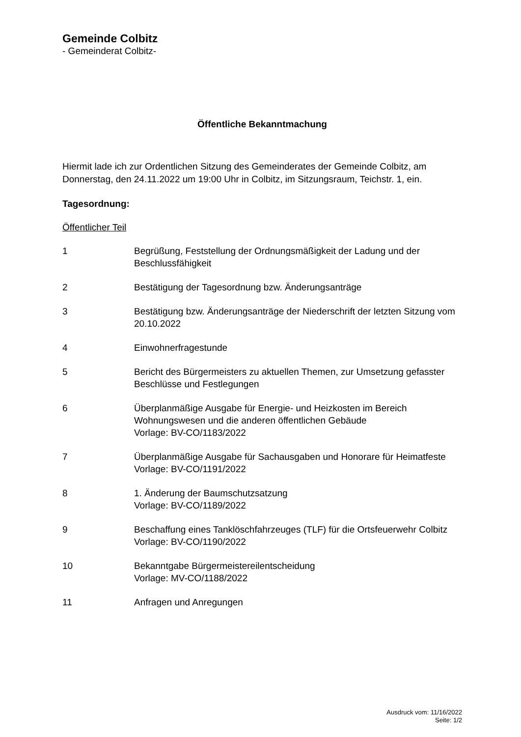Gemeinde Colbitz
- Gemeinderat Colbitz-
Öffentliche Bekanntmachung
Hiermit lade ich zur Ordentlichen Sitzung des Gemeinderates der Gemeinde Colbitz, am Donnerstag, den 24.11.2022 um 19:00 Uhr in Colbitz, im Sitzungsraum, Teichstr. 1, ein.
Tagesordnung:
Öffentlicher Teil
| 1 | Begrüßung, Feststellung der Ordnungsmäßigkeit der Ladung und der Beschlussfähigkeit |
| 2 | Bestätigung der Tagesordnung bzw. Änderungsanträge |
| 3 | Bestätigung bzw. Änderungsanträge der Niederschrift der letzten Sitzung vom 20.10.2022 |
| 4 | Einwohnerfragestunde |
| 5 | Bericht des Bürgermeisters zu aktuellen Themen, zur Umsetzung gefasster Beschlüsse und Festlegungen |
| 6 | Überplanmäßige Ausgabe für Energie- und Heizkosten im Bereich Wohnungswesen und die anderen öffentlichen Gebäude Vorlage: BV-CO/1183/2022 |
| 7 | Überplanmäßige Ausgabe für Sachausgaben und Honorare für Heimatfeste Vorlage: BV-CO/1191/2022 |
| 8 | 1. Änderung der Baumschutzsatzung Vorlage: BV-CO/1189/2022 |
| 9 | Beschaffung eines Tanklöschfahrzeuges (TLF) für die Ortsfeuerwehr Colbitz Vorlage: BV-CO/1190/2022 |
| 10 | Bekanntgabe Bürgermeistereilentscheidung Vorlage: MV-CO/1188/2022 |
| 11 | Anfragen und Anregungen |
Ausdruck vom: 11/16/2022
Seite: 1/2